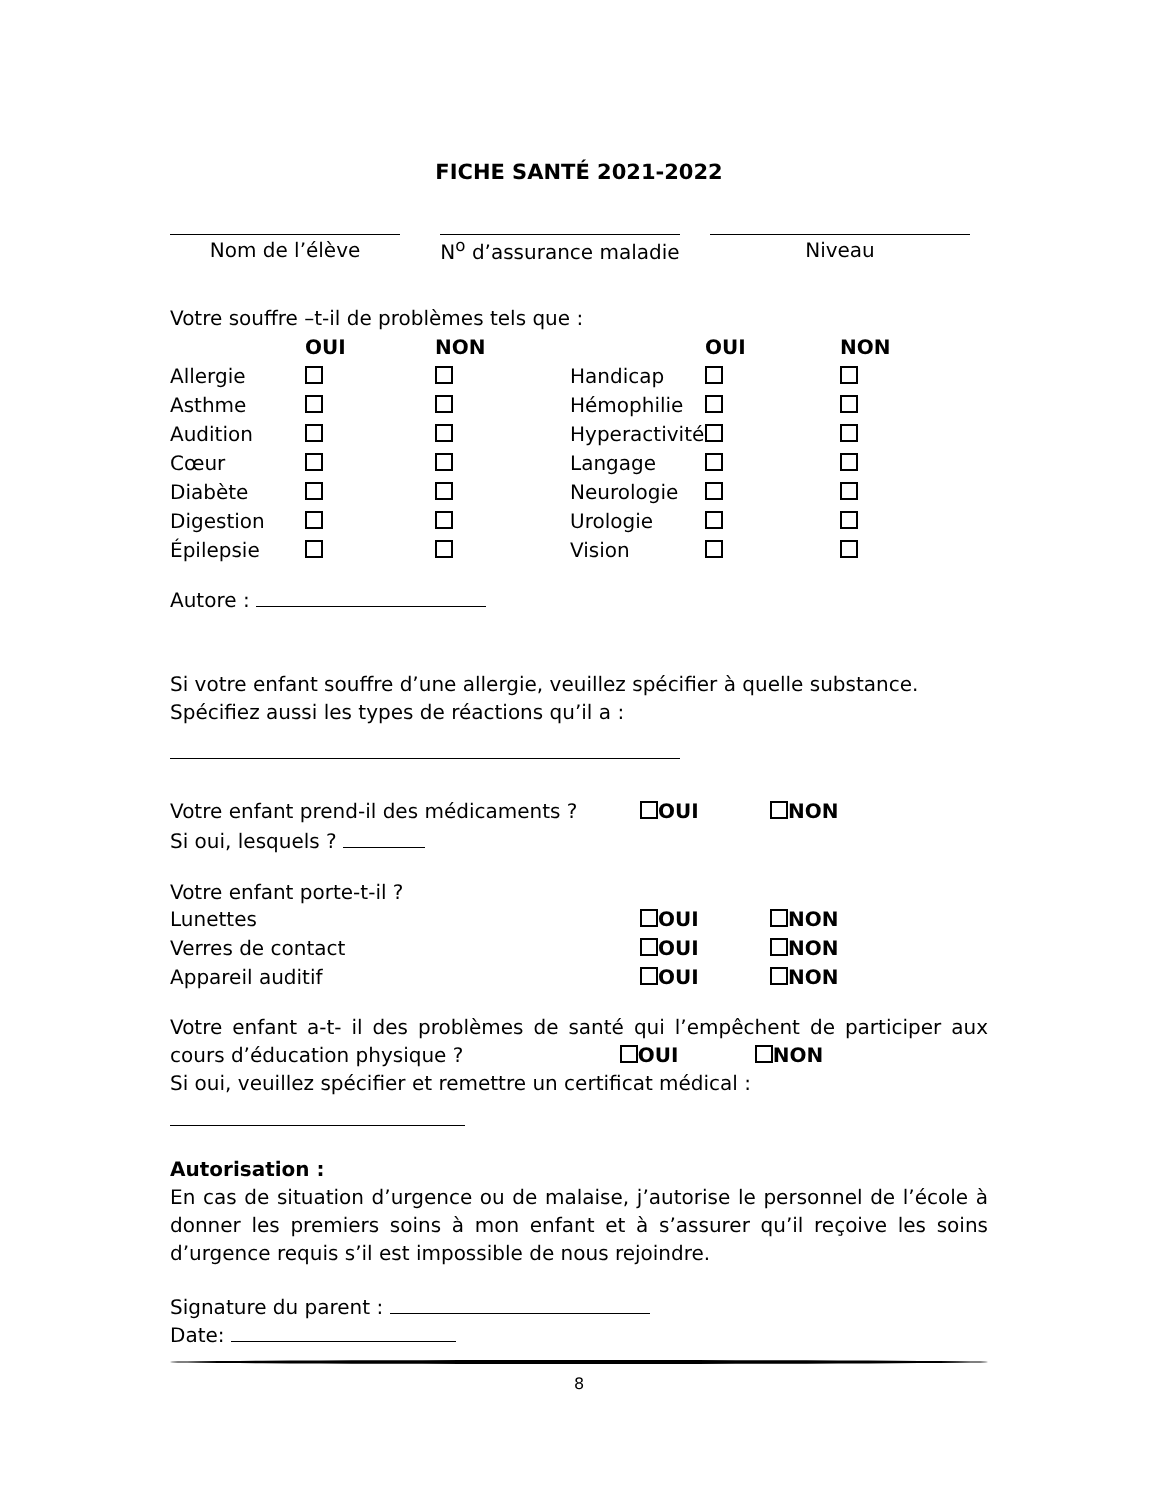FICHE SANTÉ 2021-2022
| Nom de l’élève | | N<sup>o</sup> d’assurance maladie | | Niveau |
Votre souffre –t-il de problèmes tels que :
| | OUI | NON | | OUI | NON |
| --- | --- | --- | --- | --- | --- |
| Allergie | | | Handicap | | |
| Asthme | | | Hémophilie | | |
| Audition | | | Hyperactivité | | |
| Cœur | | | Langage | | |
| Diabète | | | Neurologie | | |
| Digestion | | | Urologie | | |
| Épilepsie | | | Vision | | |
Autore :
Si votre enfant souffre d’une allergie, veuillez spécifier à quelle substance.
Spécifiez aussi les types de réactions qu’il a :
| Votre enfant prend-il des médicaments ? | OUI | NON |
| Si oui, lesquels ? | | |
| Votre enfant porte-t-il ? | | |
| Lunettes | OUI | NON |
| Verres de contact | OUI | NON |
| Appareil auditif | OUI | NON |
Votre enfant a-t- il des problèmes de santé qui l’empêchent de participer aux cours d’éducation physique ? OUI NON
Si oui, veuillez spécifier et remettre un certificat médical :
Autorisation :
En cas de situation d’urgence ou de malaise, j’autorise le personnel de l’école à donner les premiers soins à mon enfant et à s’assurer qu’il reçoive les soins d’urgence requis s’il est impossible de nous rejoindre.
Signature du parent :
Date:
8